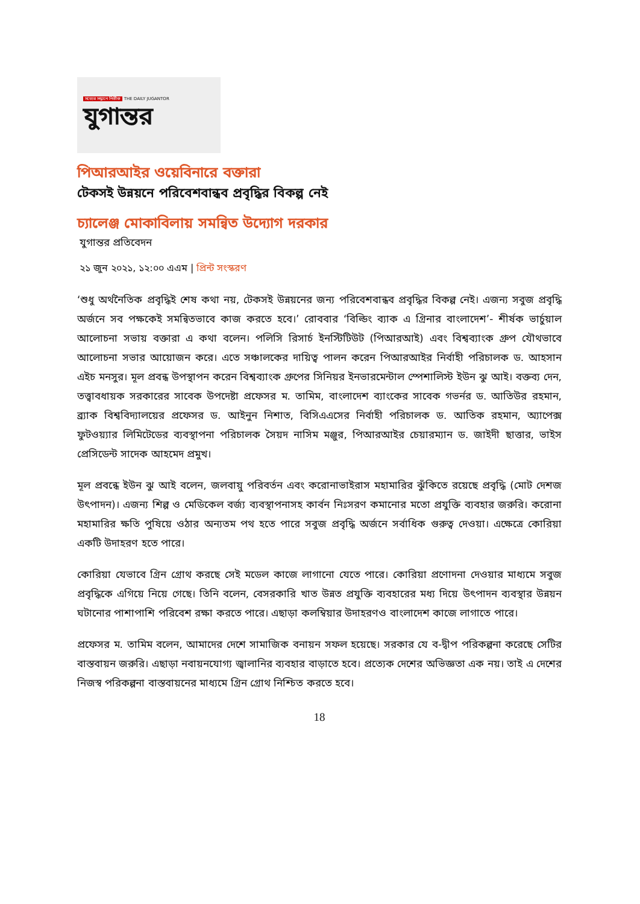সত্যের সন্ধানে নির্ভীক THE DAILY JUGANTOR
যুগান্তর
পিআরআইর ওয়েবিনারে বক্তারা
টেকসই উন্নয়নে পরিবেশবান্ধব প্রবৃদ্ধির বিকল্প নেই
চ্যালেঞ্জ মোকাবিলায় সমন্বিত উদ্যোগ দরকার
যুগান্তর প্রতিবেদন
২১ জুন ২০২১, ১২:০০ এএম | প্রিন্ট সংস্করণ
‘শুধু অর্থনৈতিক প্রবৃদ্ধিই শেষ কথা নয়, টেকসই উন্নয়নের জন্য পরিবেশবান্ধব প্রবৃদ্ধির বিকল্প নেই। এজন্য সবুজ প্রবৃদ্ধি অর্জনে সব পক্ষকেই সমন্বিতভাবে কাজ করতে হবে।’ রোববার ‘বিল্ডিং ব্যাক এ গ্রিনার বাংলাদেশ’- শীর্ষক ভার্চুয়াল আলোচনা সভায় বক্তারা এ কথা বলেন। পলিসি রিসার্চ ইনস্টিটিউট (পিআরআই) এবং বিশ্বব্যাংক গ্রুপ যৌথভাবে আলোচনা সভার আয়োজন করে। এতে সঞ্চালকের দায়িত্ব পালন করেন পিআরআইর নির্বাহী পরিচালক ড. আহসান এইচ মনসুর। মূল প্রবন্ধ উপস্থাপন করেন বিশ্বব্যাংক গ্রুপের সিনিয়র ইনভারমেন্টাল স্পেশালিস্ট ইউন ঝু আই। বক্তব্য দেন, তত্ত্বাবধায়ক সরকারের সাবেক উপদেষ্টা প্রফেসর ম. তামিম, বাংলাদেশ ব্যাংকের সাবেক গভর্নর ড. আতিউর রহমান, ব্র্যাক বিশ্ববিদ্যালয়ের প্রফেসর ড. আইনুন নিশাত, বিসিএএসের নির্বাহী পরিচালক ড. আতিক রহমান, অ্যাপেক্স ফুটওয়্যার লিমিটেডের ব্যবস্থাপনা পরিচালক সৈয়দ নাসিম মঞ্জুর, পিআরআইর চেয়ারম্যান ড. জাইদী ছাত্তার, ভাইস প্রেসিডেন্ট সাদেক আহমেদ প্রমুখ।
মূল প্রবন্ধে ইউন ঝু আই বলেন, জলবায়ু পরিবর্তন এবং করোনাভাইরাস মহামারির ঝুঁকিতে রয়েছে প্রবৃদ্ধি (মোট দেশজ উৎপাদন)। এজন্য শিল্প ও মেডিকেল বর্জ্য ব্যবস্থাপনাসহ কার্বন নিঃসরণ কমানোর মতো প্রযুক্তি ব্যবহার জরুরি। করোনা মহামারির ক্ষতি পুষিয়ে ওঠার অন্যতম পথ হতে পারে সবুজ প্রবৃদ্ধি অর্জনে সর্বাধিক গুরুত্ব দেওয়া। এক্ষেত্রে কোরিয়া একটি উদাহরণ হতে পারে।
কোরিয়া যেভাবে গ্রিন গ্রোথ করছে সেই মডেল কাজে লাগানো যেতে পারে। কোরিয়া প্রণোদনা দেওয়ার মাধ্যমে সবুজ প্রবৃদ্ধিকে এগিয়ে নিয়ে গেছে। তিনি বলেন, বেসরকারি খাত উন্নত প্রযুক্তি ব্যবহারের মধ্য দিয়ে উৎপাদন ব্যবস্থার উন্নয়ন ঘটানোর পাশাপাশি পরিবেশ রক্ষা করতে পারে। এছাড়া কলম্বিয়ার উদাহরণও বাংলাদেশ কাজে লাগাতে পারে।
প্রফেসর ম. তামিম বলেন, আমাদের দেশে সামাজিক বনায়ন সফল হয়েছে। সরকার যে ব-দ্বীপ পরিকল্পনা করেছে সেটির বাস্তবায়ন জরুরি। এছাড়া নবায়নযোগ্য জ্বালানির ব্যবহার বাড়াতে হবে। প্রত্যেক দেশের অভিজ্ঞতা এক নয়। তাই এ দেশের নিজস্ব পরিকল্পনা বাস্তবায়নের মাধ্যমে গ্রিন গ্রোথ নিশ্চিত করতে হবে।
18